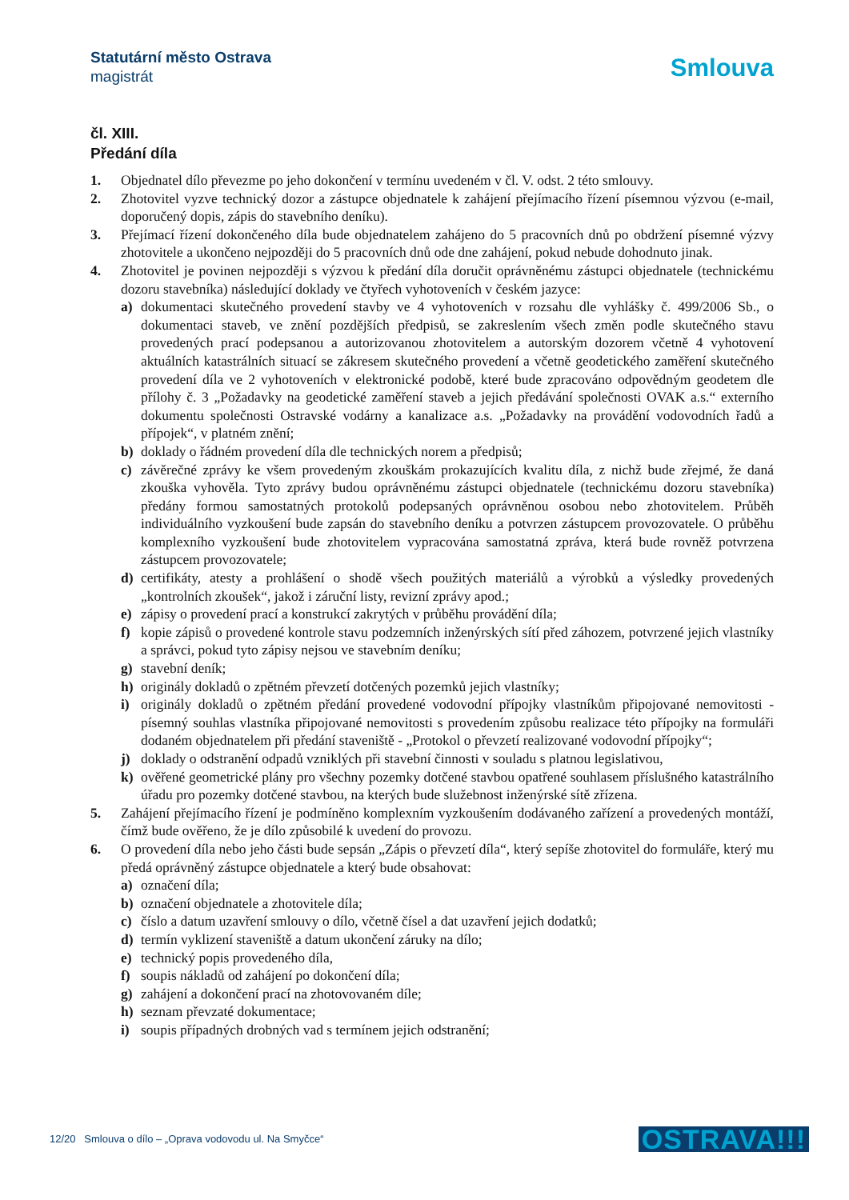Statutární město Ostrava
magistrát
Smlouva
čl. XIII.
Předání díla
1. Objednatel dílo převezme po jeho dokončení v termínu uvedeném v čl. V. odst. 2 této smlouvy.
2. Zhotovitel vyzve technický dozor a zástupce objednatele k zahájení přejímacího řízení písemnou výzvou (e-mail, doporučený dopis, zápis do stavebního deníku).
3. Přejímací řízení dokončeného díla bude objednatelem zahájeno do 5 pracovních dnů po obdržení písemné výzvy zhotovitele a ukončeno nejpozději do 5 pracovních dnů ode dne zahájení, pokud nebude dohodnuto jinak.
4. Zhotovitel je povinen nejpozději s výzvou k předání díla doručit oprávněnému zástupci objednatele (technickému dozoru stavebníka) následující doklady ve čtyřech vyhotoveních v českém jazyce:
a) dokumentaci skutečného provedení stavby ve 4 vyhotoveních v rozsahu dle vyhlášky č. 499/2006 Sb., o dokumentaci staveb, ve znění pozdějších předpisů, se zakreslením všech změn podle skutečného stavu provedených prací podepsanou a autorizovanou zhotovitelem a autorským dozorem včetně 4 vyhotovení aktuálních katastrálních situací se zákresem skutečného provedení a včetně geodetického zaměření skutečného provedení díla ve 2 vyhotoveních v elektronické podobě, které bude zpracováno odpovědným geodetem dle přílohy č. 3 „Požadavky na geodetické zaměření staveb a jejich předávání společnosti OVAK a.s.“ externího dokumentu společnosti Ostravské vodárny a kanalizace a.s. „Požadavky na provádění vodovodních řadů a přípojek“, v platném znění;
b) doklady o řádném provedení díla dle technických norem a předpisů;
c) závěrečné zprávy ke všem provedeným zkouškám prokazujících kvalitu díla, z nichž bude zřejmé, že daná zkouška vyhověla. Tyto zprávy budou oprávněnému zástupci objednatele (technickému dozoru stavebníka) předány formou samostatných protokolů podepsaných oprávněnou osobou nebo zhotovitelem. Průběh individuálního vyzkoušení bude zapsán do stavebního deníku a potvrzen zástupcem provozovatele. O průběhu komplexního vyzkoušení bude zhotovitelem vypracována samostatná zpráva, která bude rovněž potvrzena zástupcem provozovatele;
d) certifikáty, atesty a prohlášení o shodě všech použitých materiálů a výrobků a výsledky provedených „kontrolních zkoušek“, jakož i záruční listy, revizní zprávy apod.;
e) zápisy o provedení prací a konstrukcí zakrytých v průběhu provádění díla;
f) kopie zápisů o provedené kontrole stavu podzemních inženýrských sítí před záhozem, potvrzené jejich vlastníky a správci, pokud tyto zápisy nejsou ve stavebním deníku;
g) stavební deník;
h) originály dokladů o zpětném převzetí dotčených pozemků jejich vlastníky;
i) originály dokladů o zpětném předání provedené vodovodní přípojky vlastníkům připojované nemovitosti - písemný souhlas vlastníka připojované nemovitosti s provedením způsobu realizace této přípojky na formuláři dodaném objednatelem při předání staveniště - „Protokol o převzetí realizované vodovodní přípojky“;
j) doklady o odstranění odpadů vzniklých při stavební činnosti v souladu s platnou legislativou,
k) ověřené geometrické plány pro všechny pozemky dotčené stavbou opatřené souhlasem příslušného katastrálního úřadu pro pozemky dotčené stavbou, na kterých bude služebnost inženýrské sítě zřízena.
5. Zahájení přejímacího řízení je podmíněno komplexním vyzkoušením dodávaného zařízení a provedených montáží, čímž bude ověřeno, že je dílo způsobilé k uvedení do provozu.
6. O provedení díla nebo jeho části bude sepsán „Zápis o převzetí díla“, který sepíše zhotovitel do formuláře, který mu předá oprávněný zástupce objednatele a který bude obsahovat:
a) označení díla;
b) označení objednatele a zhotovitele díla;
c) číslo a datum uzavření smlouvy o dílo, včetně čísel a dat uzavření jejich dodatků;
d) termín vyklizení staveniště a datum ukončení záruky na dílo;
e) technický popis provedeného díla,
f) soupis nákladů od zahájení po dokončení díla;
g) zahájení a dokončení prací na zhotovovaném díle;
h) seznam převzaté dokumentace;
i) soupis případných drobných vad s termínem jejich odstranění;
12/20 Smlouva o dílo – „Oprava vodovodu ul. Na Smyčce“OSTRAVA!!!